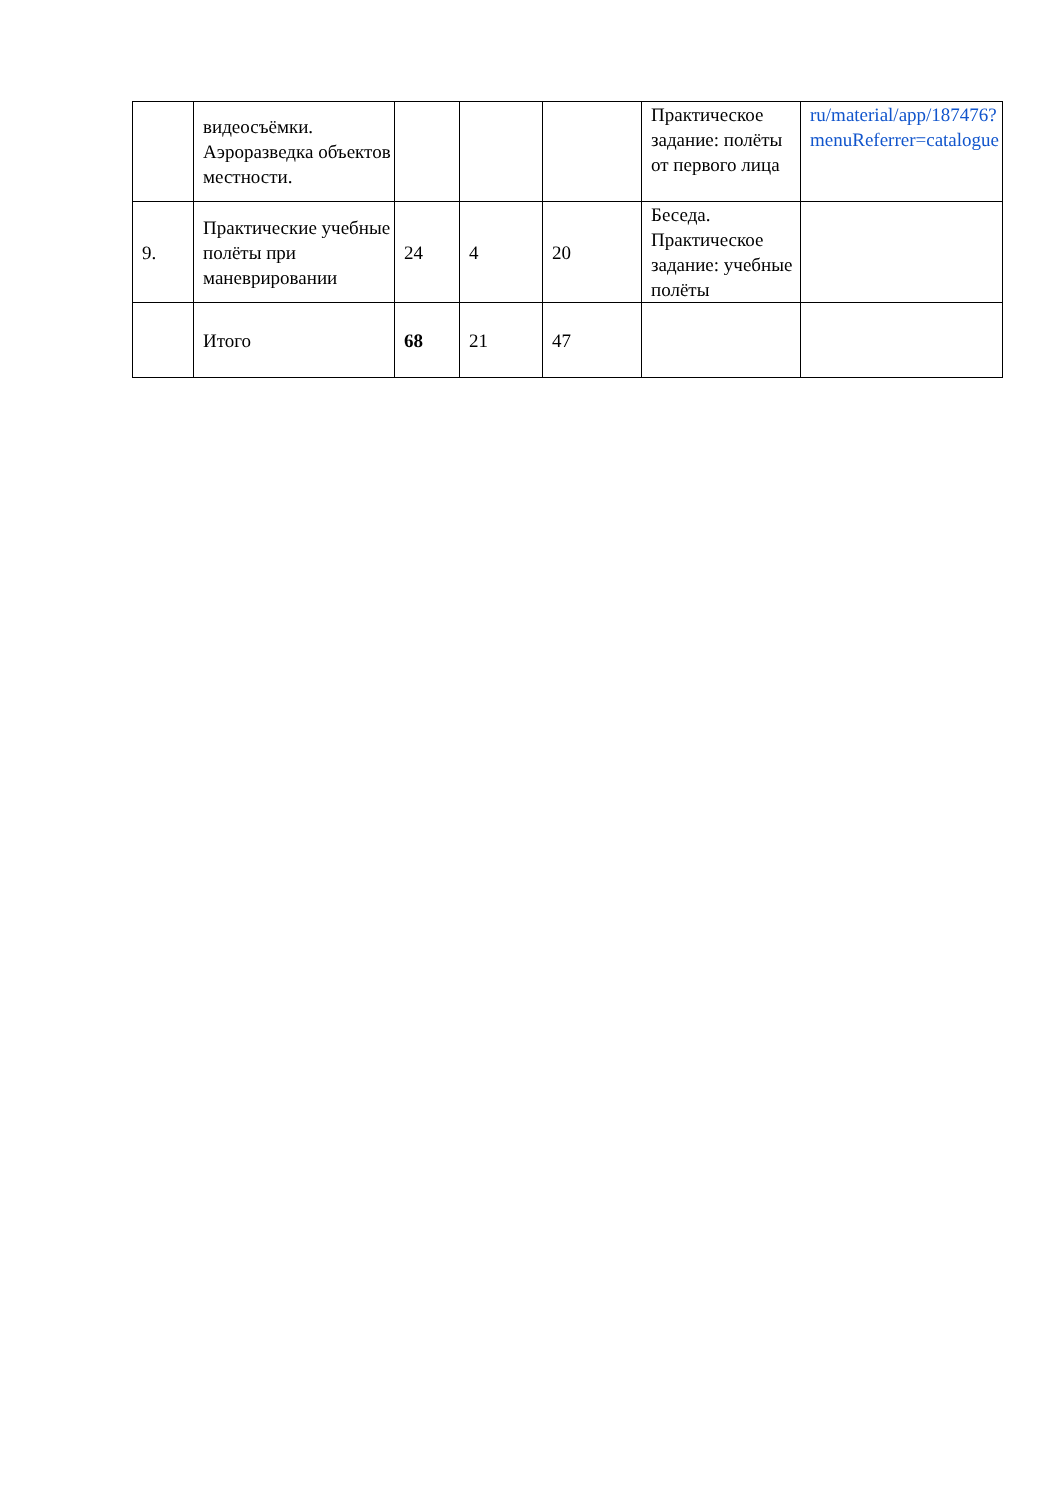| | видеосъёмки. Аэроразведка объектов местности. | | | | Практическое задание: полёты от первого лица | ru/material/app/187476?menuReferrer=catalogue |
| 9. | Практические учебные полёты при маневрировании | 24 | 4 | 20 | Беседа. Практическое задание: учебные полёты | |
| | Итого | 68 | 21 | 47 | | |